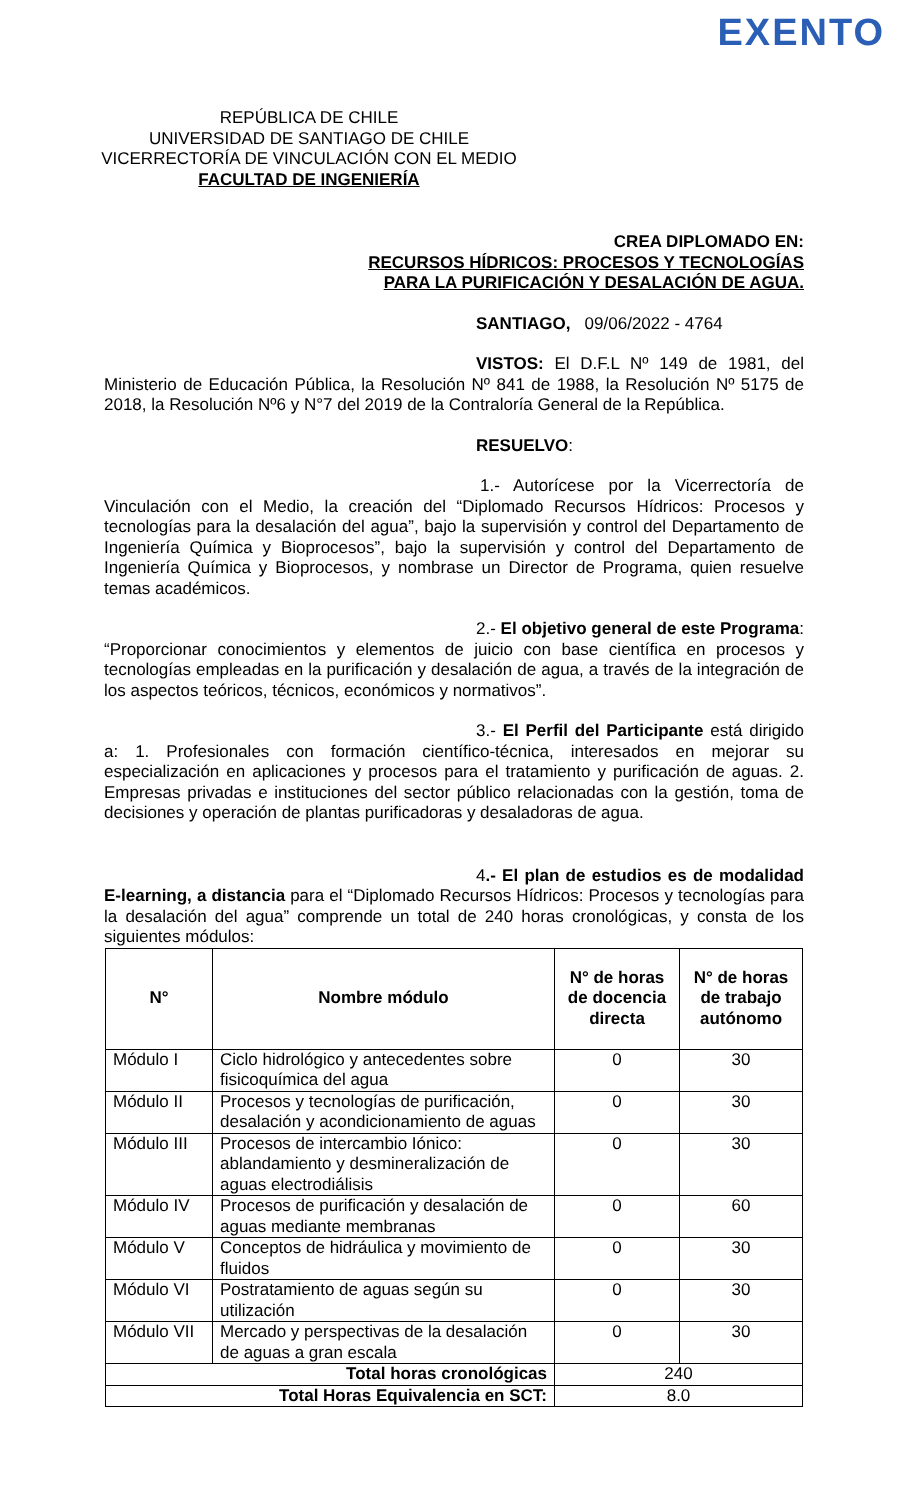EXENTO
REPÚBLICA DE CHILE
UNIVERSIDAD DE SANTIAGO DE CHILE
VICERRECTORÍA DE VINCULACIÓN CON EL MEDIO
FACULTAD DE INGENIERÍA
CREA DIPLOMADO EN:
RECURSOS HÍDRICOS: PROCESOS Y TECNOLOGÍAS
PARA LA PURIFICACIÓN Y DESALACIÓN DE AGUA.
SANTIAGO, 09/06/2022 - 4764
VISTOS: El D.F.L Nº 149 de 1981, del Ministerio de Educación Pública, la Resolución Nº 841 de 1988, la Resolución Nº 5175 de 2018, la Resolución Nº6 y N°7 del 2019 de la Contraloría General de la República.
RESUELVO:
1.- Autorícese por la Vicerrectoría de Vinculación con el Medio, la creación del “Diplomado Recursos Hídricos: Procesos y tecnologías para la desalación del agua”, bajo la supervisión y control del Departamento de Ingeniería Química y Bioprocesos”, bajo la supervisión y control del Departamento de Ingeniería Química y Bioprocesos, y nombrase un Director de Programa, quien resuelve temas académicos.
2.- El objetivo general de este Programa: “Proporcionar conocimientos y elementos de juicio con base científica en procesos y tecnologías empleadas en la purificación y desalación de agua, a través de la integración de los aspectos teóricos, técnicos, económicos y normativos”.
3.- El Perfil del Participante está dirigido a: 1. Profesionales con formación científico-técnica, interesados en mejorar su especialización en aplicaciones y procesos para el tratamiento y purificación de aguas. 2. Empresas privadas e instituciones del sector público relacionadas con la gestión, toma de decisiones y operación de plantas purificadoras y desaladoras de agua.
4.- El plan de estudios es de modalidad E-learning, a distancia para el “Diplomado Recursos Hídricos: Procesos y tecnologías para la desalación del agua” comprende un total de 240 horas cronológicas, y consta de los siguientes módulos:
| N° | Nombre módulo | N° de horas de docencia directa | N° de horas de trabajo autónomo |
| --- | --- | --- | --- |
| Módulo I | Ciclo hidrológico y antecedentes sobre fisicoquímica del agua | 0 | 30 |
| Módulo II | Procesos y tecnologías de purificación, desalación y acondicionamiento de aguas | 0 | 30 |
| Módulo III | Procesos de intercambio Iónico: ablandamiento y desmineralización de aguas electrodiálisis | 0 | 30 |
| Módulo IV | Procesos de purificación y desalación de aguas mediante membranas | 0 | 60 |
| Módulo V | Conceptos de hidráulica y movimiento de fluidos | 0 | 30 |
| Módulo VI | Postratamiento de aguas según su utilización | 0 | 30 |
| Módulo VII | Mercado y perspectivas de la desalación de aguas a gran escala | 0 | 30 |
| Total horas cronológicas | | 240 | |
| Total Horas Equivalencia en SCT: | | 8.0 | |